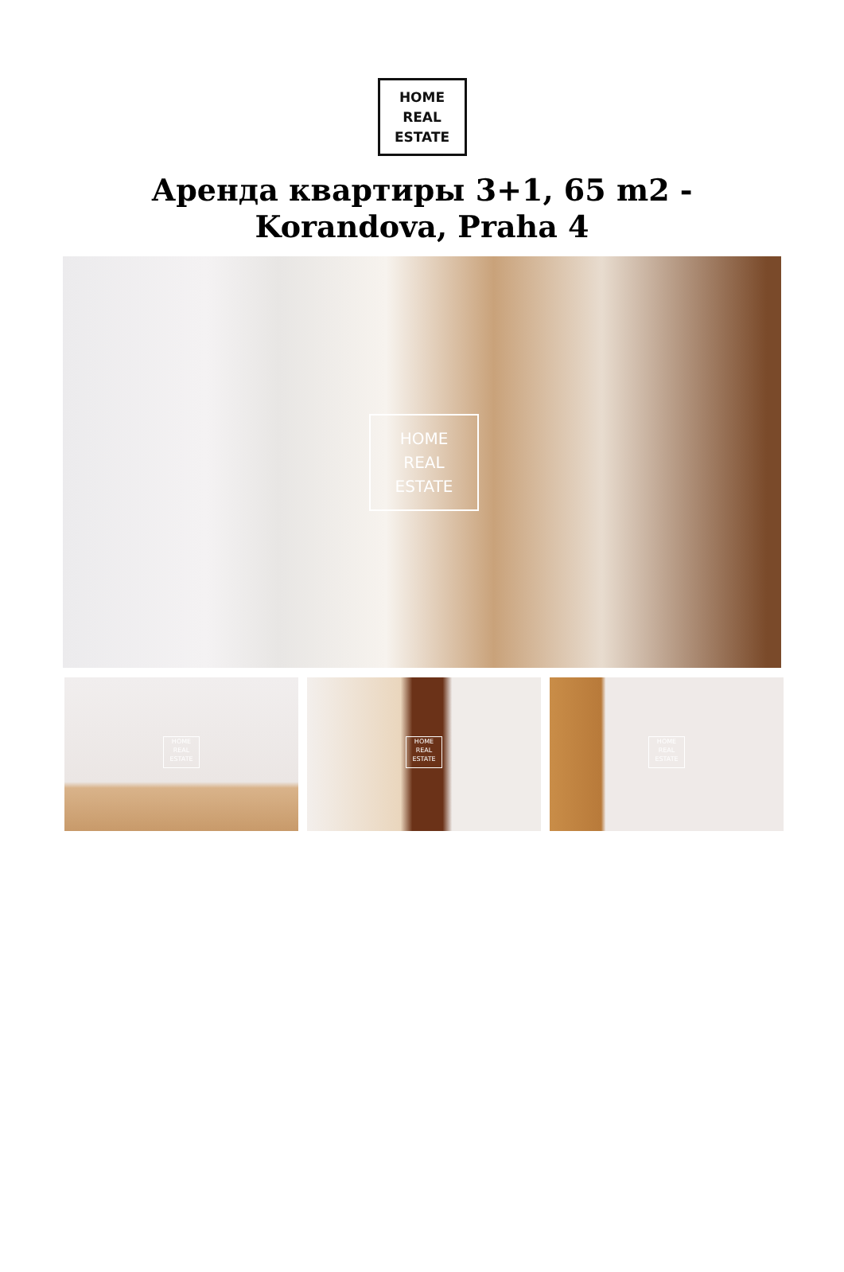HOME
REAL
ESTATE
Аренда квартиры 3+1, 65 m2 - Korandova, Praha 4
HOME
REAL
ESTATE
HOME
REAL
ESTATE
HOME
REAL
ESTATE
HOME
REAL
ESTATE